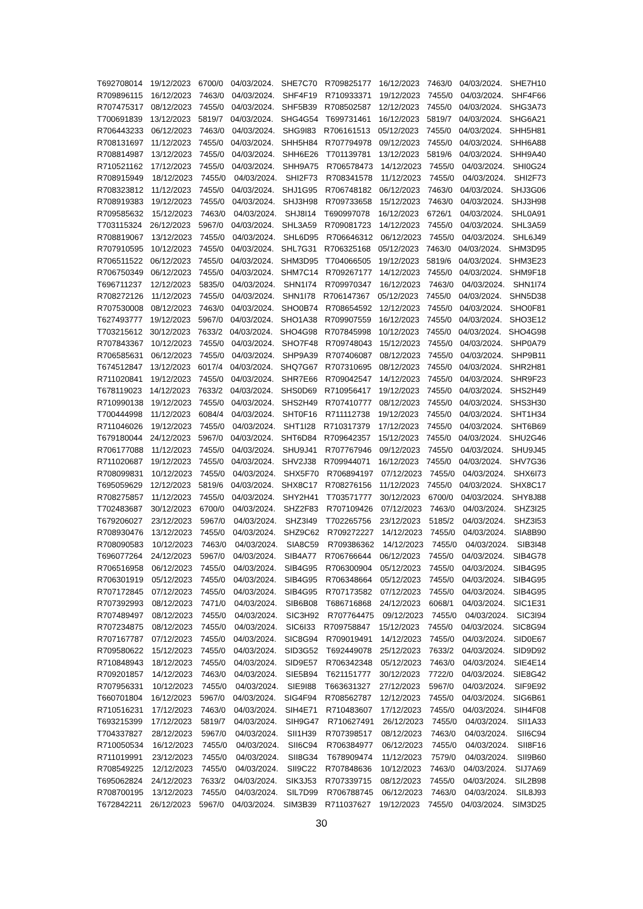T692708014 19/12/2023 6700/0 04/03/2024. SHE7C70 R709825177 16/12/2023 7463/0 04/03/2024. SHE7H10
R709896115 16/12/2023 7463/0 04/03/2024. SHF4F19 R710933371 19/12/2023 7455/0 04/03/2024. SHF4F66
R707475317 08/12/2023 7455/0 04/03/2024. SHF5B39 R708502587 12/12/2023 7455/0 04/03/2024. SHG3A73
T700691839 13/12/2023 5819/7 04/03/2024. SHG4G54 T699731461 16/12/2023 5819/7 04/03/2024. SHG6A21
R706443233 06/12/2023 7463/0 04/03/2024. SHG9I83 R706161513 05/12/2023 7455/0 04/03/2024. SHH5H81
R708131697 11/12/2023 7455/0 04/03/2024. SHH5H84 R707794978 09/12/2023 7455/0 04/03/2024. SHH6A88
R708814987 13/12/2023 7455/0 04/03/2024. SHH6E26 T701139781 13/12/2023 5819/6 04/03/2024. SHH9A40
R710521162 17/12/2023 7455/0 04/03/2024. SHH9A75 R706578473 14/12/2023 7455/0 04/03/2024. SHI0G24
R708915949 18/12/2023 7455/0 04/03/2024. SHI2F73 R708341578 11/12/2023 7455/0 04/03/2024. SHI2F73
R708323812 11/12/2023 7455/0 04/03/2024. SHJ1G95 R706748182 06/12/2023 7463/0 04/03/2024. SHJ3G06
R708919383 19/12/2023 7455/0 04/03/2024. SHJ3H98 R709733658 15/12/2023 7463/0 04/03/2024. SHJ3H98
R709585632 15/12/2023 7463/0 04/03/2024. SHJ8I14 T690997078 16/12/2023 6726/1 04/03/2024. SHL0A91
T703115324 26/12/2023 5967/0 04/03/2024. SHL3A59 R709081723 14/12/2023 7455/0 04/03/2024. SHL3A59
R708819067 13/12/2023 7455/0 04/03/2024. SHL6D95 R706646312 06/12/2023 7455/0 04/03/2024. SHL6J49
R707910595 10/12/2023 7455/0 04/03/2024. SHL7G31 R706325168 05/12/2023 7463/0 04/03/2024. SHM3D95
R706511522 06/12/2023 7455/0 04/03/2024. SHM3D95 T704066505 19/12/2023 5819/6 04/03/2024. SHM3E23
R706750349 06/12/2023 7455/0 04/03/2024. SHM7C14 R709267177 14/12/2023 7455/0 04/03/2024. SHM9F18
T696711237 12/12/2023 5835/0 04/03/2024. SHN1I74 R709970347 16/12/2023 7463/0 04/03/2024. SHN1I74
R708272126 11/12/2023 7455/0 04/03/2024. SHN1I78 R706147367 05/12/2023 7455/0 04/03/2024. SHN5D38
R707530008 08/12/2023 7463/0 04/03/2024. SHO0B74 R708654592 12/12/2023 7455/0 04/03/2024. SHO0F81
T627493777 19/12/2023 5967/0 04/03/2024. SHO1A38 R709907559 16/12/2023 7455/0 04/03/2024. SHO3E12
T703215612 30/12/2023 7633/2 04/03/2024. SHO4G98 R707845998 10/12/2023 7455/0 04/03/2024. SHO4G98
R707843367 10/12/2023 7455/0 04/03/2024. SHO7F48 R709748043 15/12/2023 7455/0 04/03/2024. SHP0A79
R706585631 06/12/2023 7455/0 04/03/2024. SHP9A39 R707406087 08/12/2023 7455/0 04/03/2024. SHP9B11
T674512847 13/12/2023 6017/4 04/03/2024. SHQ7G67 R707310695 08/12/2023 7455/0 04/03/2024. SHR2H81
R711020841 19/12/2023 7455/0 04/03/2024. SHR7E66 R709042547 14/12/2023 7455/0 04/03/2024. SHR9F23
T678119023 14/12/2023 7633/2 04/03/2024. SHS0D69 R710956417 19/12/2023 7455/0 04/03/2024. SHS2H49
R710990138 19/12/2023 7455/0 04/03/2024. SHS2H49 R707410777 08/12/2023 7455/0 04/03/2024. SHS3H30
T700444998 11/12/2023 6084/4 04/03/2024. SHT0F16 R711112738 19/12/2023 7455/0 04/03/2024. SHT1H34
R711046026 19/12/2023 7455/0 04/03/2024. SHT1I28 R710317379 17/12/2023 7455/0 04/03/2024. SHT6B69
T679180044 24/12/2023 5967/0 04/03/2024. SHT6D84 R709642357 15/12/2023 7455/0 04/03/2024. SHU2G46
R706177088 11/12/2023 7455/0 04/03/2024. SHU9J41 R707767946 09/12/2023 7455/0 04/03/2024. SHU9J45
R711020687 19/12/2023 7455/0 04/03/2024. SHV2J38 R709944071 16/12/2023 7455/0 04/03/2024. SHV7G36
R708099831 10/12/2023 7455/0 04/03/2024. SHX5F70 R706894197 07/12/2023 7455/0 04/03/2024. SHX6I73
T695059629 12/12/2023 5819/6 04/03/2024. SHX8C17 R708276156 11/12/2023 7455/0 04/03/2024. SHX8C17
R708275857 11/12/2023 7455/0 04/03/2024. SHY2H41 T703571777 30/12/2023 6700/0 04/03/2024. SHY8J88
T702483687 30/12/2023 6700/0 04/03/2024. SHZ2F83 R707109426 07/12/2023 7463/0 04/03/2024. SHZ3I25
T679206027 23/12/2023 5967/0 04/03/2024. SHZ3I49 T702265756 23/12/2023 5185/2 04/03/2024. SHZ3I53
R708930476 13/12/2023 7455/0 04/03/2024. SHZ9C62 R709272227 14/12/2023 7455/0 04/03/2024. SIA8B90
R708090583 10/12/2023 7463/0 04/03/2024. SIA8C59 R709386362 14/12/2023 7455/0 04/03/2024. SIB3I48
T696077264 24/12/2023 5967/0 04/03/2024. SIB4A77 R706766644 06/12/2023 7455/0 04/03/2024. SIB4G78
R706516958 06/12/2023 7455/0 04/03/2024. SIB4G95 R706300904 05/12/2023 7455/0 04/03/2024. SIB4G95
R706301919 05/12/2023 7455/0 04/03/2024. SIB4G95 R706348664 05/12/2023 7455/0 04/03/2024. SIB4G95
R707172845 07/12/2023 7455/0 04/03/2024. SIB4G95 R707173582 07/12/2023 7455/0 04/03/2024. SIB4G95
R707392993 08/12/2023 7471/0 04/03/2024. SIB6B08 T686716868 24/12/2023 6068/1 04/03/2024. SIC1E31
R707489497 08/12/2023 7455/0 04/03/2024. SIC3H92 R707764475 09/12/2023 7455/0 04/03/2024. SIC3I94
R707234875 08/12/2023 7455/0 04/03/2024. SIC6I33 R709758847 15/12/2023 7455/0 04/03/2024. SIC8G94
R707167787 07/12/2023 7455/0 04/03/2024. SIC8G94 R709019491 14/12/2023 7455/0 04/03/2024. SID0E67
R709580622 15/12/2023 7455/0 04/03/2024. SID3G52 T692449078 25/12/2023 7633/2 04/03/2024. SID9D92
R710848943 18/12/2023 7455/0 04/03/2024. SID9E57 R706342348 05/12/2023 7463/0 04/03/2024. SIE4E14
R709201857 14/12/2023 7463/0 04/03/2024. SIE5B94 T621151777 30/12/2023 7722/0 04/03/2024. SIE8G42
R707956331 10/12/2023 7455/0 04/03/2024. SIE9I88 T663631327 27/12/2023 5967/0 04/03/2024. SIF9E92
T660701804 16/12/2023 5967/0 04/03/2024. SIG4F94 R708562787 12/12/2023 7455/0 04/03/2024. SIG6B61
R710516231 17/12/2023 7463/0 04/03/2024. SIH4E71 R710483607 17/12/2023 7455/0 04/03/2024. SIH4F08
T693215399 17/12/2023 5819/7 04/03/2024. SIH9G47 R710627491 26/12/2023 7455/0 04/03/2024. SII1A33
T704337827 28/12/2023 5967/0 04/03/2024. SII1H39 R707398517 08/12/2023 7463/0 04/03/2024. SII6C94
R710050534 16/12/2023 7455/0 04/03/2024. SII6C94 R706384977 06/12/2023 7455/0 04/03/2024. SII8F16
R711019991 23/12/2023 7455/0 04/03/2024. SII8G34 T678909474 11/12/2023 7579/0 04/03/2024. SII9B60
R708549225 12/12/2023 7455/0 04/03/2024. SII9C22 R707848636 10/12/2023 7463/0 04/03/2024. SIJ7A69
T695062824 24/12/2023 7633/2 04/03/2024. SIK3J53 R707339715 08/12/2023 7455/0 04/03/2024. SIL2B98
R708700195 13/12/2023 7455/0 04/03/2024. SIL7D99 R706788745 06/12/2023 7463/0 04/03/2024. SIL8J93
T672842211 26/12/2023 5967/0 04/03/2024. SIM3B39 R711037627 19/12/2023 7455/0 04/03/2024. SIM3D25
30